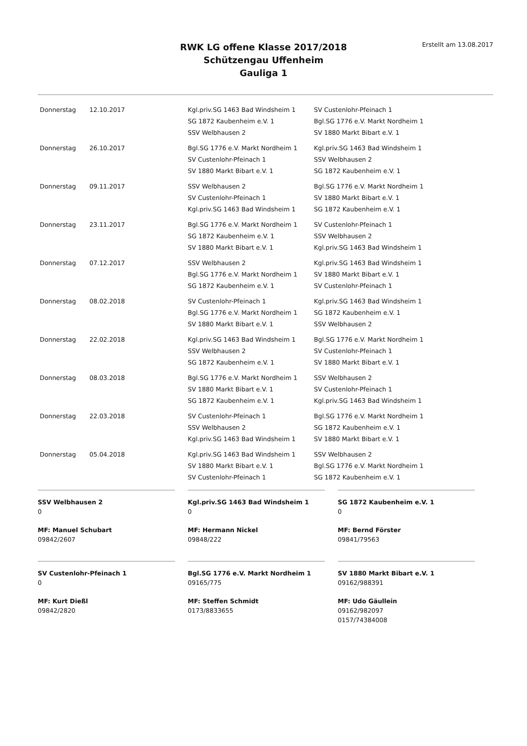RWK LG offene Klasse 2017/2018
Schützengau Uffenheim
Gauliga 1
Erstellt am 13.08.2017
| Donnerstag | 12.10.2017 | Kgl.priv.SG 1463 Bad Windsheim 1 SG 1872 Kaubenheim e.V. 1 SSV Welbhausen 2 | SV Custenlohr-Pfeinach 1 Bgl.SG 1776 e.V. Markt Nordheim 1 SV 1880 Markt Bibart e.V. 1 |
| Donnerstag | 26.10.2017 | Bgl.SG 1776 e.V. Markt Nordheim 1 SV Custenlohr-Pfeinach 1 SV 1880 Markt Bibart e.V. 1 | Kgl.priv.SG 1463 Bad Windsheim 1 SSV Welbhausen 2 SG 1872 Kaubenheim e.V. 1 |
| Donnerstag | 09.11.2017 | SSV Welbhausen 2 SV Custenlohr-Pfeinach 1 Kgl.priv.SG 1463 Bad Windsheim 1 | Bgl.SG 1776 e.V. Markt Nordheim 1 SV 1880 Markt Bibart e.V. 1 SG 1872 Kaubenheim e.V. 1 |
| Donnerstag | 23.11.2017 | Bgl.SG 1776 e.V. Markt Nordheim 1 SG 1872 Kaubenheim e.V. 1 SV 1880 Markt Bibart e.V. 1 | SV Custenlohr-Pfeinach 1 SSV Welbhausen 2 Kgl.priv.SG 1463 Bad Windsheim 1 |
| Donnerstag | 07.12.2017 | SSV Welbhausen 2 Bgl.SG 1776 e.V. Markt Nordheim 1 SG 1872 Kaubenheim e.V. 1 | Kgl.priv.SG 1463 Bad Windsheim 1 SV 1880 Markt Bibart e.V. 1 SV Custenlohr-Pfeinach 1 |
| Donnerstag | 08.02.2018 | SV Custenlohr-Pfeinach 1 Bgl.SG 1776 e.V. Markt Nordheim 1 SV 1880 Markt Bibart e.V. 1 | Kgl.priv.SG 1463 Bad Windsheim 1 SG 1872 Kaubenheim e.V. 1 SSV Welbhausen 2 |
| Donnerstag | 22.02.2018 | Kgl.priv.SG 1463 Bad Windsheim 1 SSV Welbhausen 2 SG 1872 Kaubenheim e.V. 1 | Bgl.SG 1776 e.V. Markt Nordheim 1 SV Custenlohr-Pfeinach 1 SV 1880 Markt Bibart e.V. 1 |
| Donnerstag | 08.03.2018 | Bgl.SG 1776 e.V. Markt Nordheim 1 SV 1880 Markt Bibart e.V. 1 SG 1872 Kaubenheim e.V. 1 | SSV Welbhausen 2 SV Custenlohr-Pfeinach 1 Kgl.priv.SG 1463 Bad Windsheim 1 |
| Donnerstag | 22.03.2018 | SV Custenlohr-Pfeinach 1 SSV Welbhausen 2 Kgl.priv.SG 1463 Bad Windsheim 1 | Bgl.SG 1776 e.V. Markt Nordheim 1 SG 1872 Kaubenheim e.V. 1 SV 1880 Markt Bibart e.V. 1 |
| Donnerstag | 05.04.2018 | Kgl.priv.SG 1463 Bad Windsheim 1 SV 1880 Markt Bibart e.V. 1 SV Custenlohr-Pfeinach 1 | SSV Welbhausen 2 Bgl.SG 1776 e.V. Markt Nordheim 1 SG 1872 Kaubenheim e.V. 1 |
SSV Welbhausen 2
0
MF: Manuel Schubart
09842/2607
Kgl.priv.SG 1463 Bad Windsheim 1
0
MF: Hermann Nickel
09848/222
SG 1872 Kaubenheim e.V. 1
0
MF: Bernd Förster
09841/79563
SV Custenlohr-Pfeinach 1
0
MF: Kurt Dießl
09842/2820
Bgl.SG 1776 e.V. Markt Nordheim 1
09165/775
MF: Steffen Schmidt
0173/8833655
SV 1880 Markt Bibart e.V. 1
09162/988391
MF: Udo Gäullein
09162/982097
0157/74384008